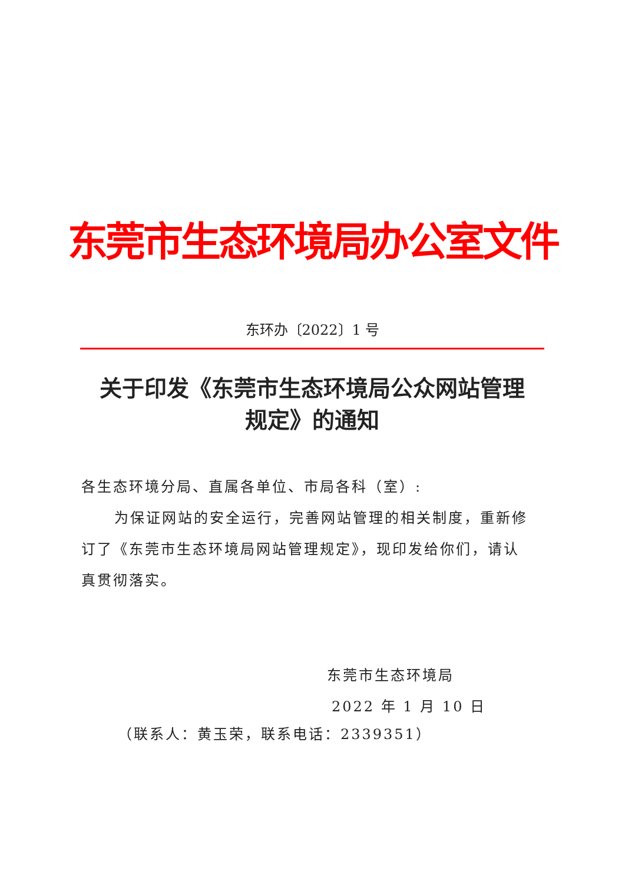东莞市生态环境局办公室文件
东环办〔2022〕1 号
关于印发《东莞市生态环境局公众网站管理
规定》的通知
各生态环境分局、直属各单位、市局各科（室）:
为保证网站的安全运行，完善网站管理的相关制度，重新修订了《东莞市生态环境局网站管理规定》，现印发给你们，请认真贯彻落实。
东莞市生态环境局
2022 年 1 月 10 日
（联系人：黄玉荣，联系电话：2339351）